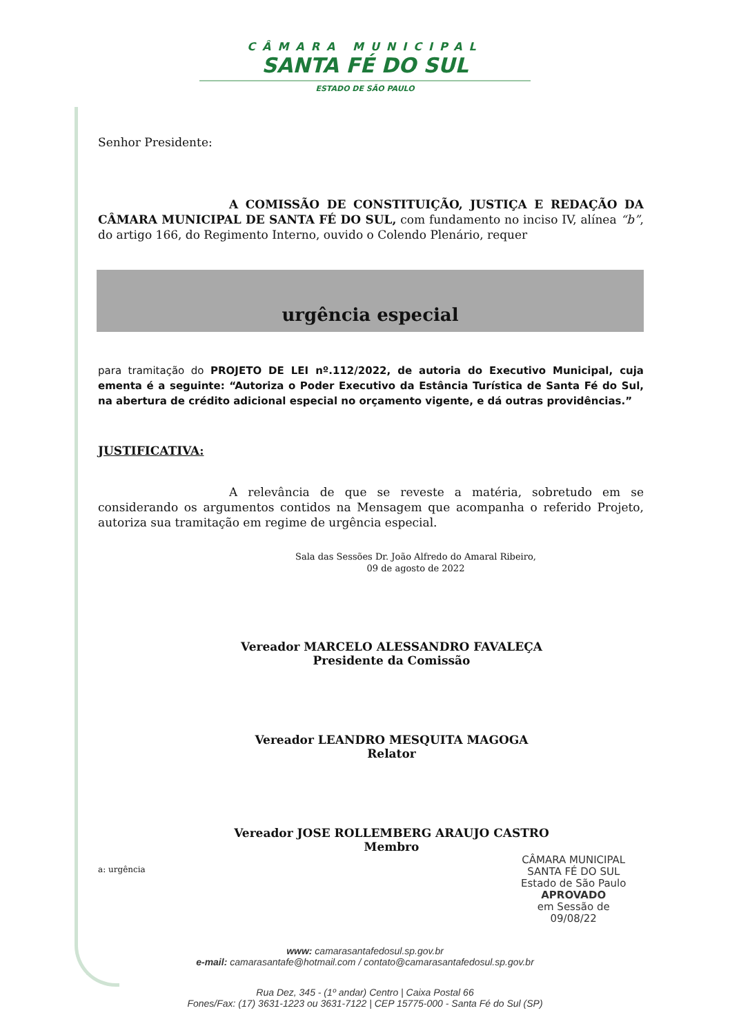CÂMARA MUNICIPAL
SANTA FÉ DO SUL
ESTADO DE SÃO PAULO
Senhor Presidente:
A COMISSÃO DE CONSTITUIÇÃO, JUSTIÇA E REDAÇÃO DA CÂMARA MUNICIPAL DE SANTA FÉ DO SUL, com fundamento no inciso IV, alínea “b”, do artigo 166, do Regimento Interno, ouvido o Colendo Plenário, requer
urgência especial
para tramitação do PROJETO DE LEI nº.112/2022, de autoria do Executivo Municipal, cuja ementa é a seguinte: “Autoriza o Poder Executivo da Estância Turística de Santa Fé do Sul, na abertura de crédito adicional especial no orçamento vigente, e dá outras providências.”
JUSTIFICATIVA:
A relevância de que se reveste a matéria, sobretudo em se considerando os argumentos contidos na Mensagem que acompanha o referido Projeto, autoriza sua tramitação em regime de urgência especial.
Sala das Sessões Dr. João Alfredo do Amaral Ribeiro,
09 de agosto de 2022
Vereador MARCELO ALESSANDRO FAVALEÇA
Presidente da Comissão
Vereador LEANDRO MESQUITA MAGOGA
Relator
Vereador JOSE ROLLEMBERG ARAUJO CASTRO
Membro
a: urgência
CÂMARA MUNICIPAL
SANTA FÉ DO SUL
Estado de São Paulo
APROVADO
em Sessão de
09/08/22
www: camarasantafedosul.sp.gov.br
e-mail: camarasantafe@hotmail.com / contato@camarasantafedosul.sp.gov.br
Rua Dez, 345 - (1º andar) Centro | Caixa Postal 66
Fones/Fax: (17) 3631-1223 ou 3631-7122 | CEP 15775-000 - Santa Fé do Sul (SP)